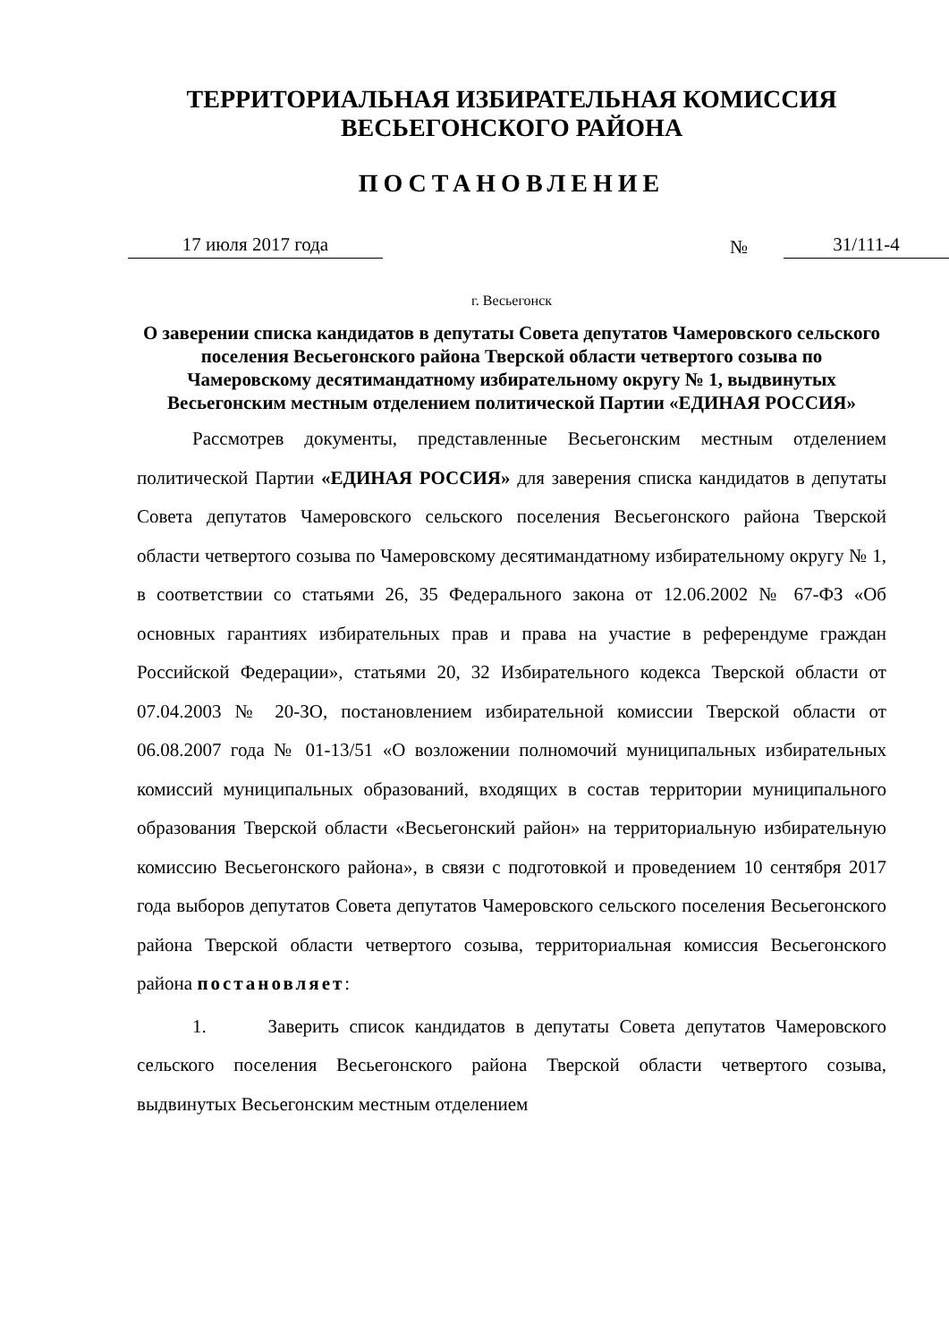ТЕРРИТОРИАЛЬНАЯ ИЗБИРАТЕЛЬНАЯ КОМИССИЯ
ВЕСЬЕГОНСКОГО РАЙОНА
ПОСТАНОВЛЕНИЕ
17 июля 2017 года № 31/111-4
г. Весьегонск
О заверении списка кандидатов в депутаты Совета депутатов Чамеровского сельского поселения Весьегонского района Тверской области четвертого созыва по Чамеровскому десятимандатному избирательному округу № 1, выдвинутых Весьегонским местным отделением политической Партии «ЕДИНАЯ РОССИЯ»
Рассмотрев документы, представленные Весьегонским местным отделением политической Партии «ЕДИНАЯ РОССИЯ» для заверения списка кандидатов в депутаты Совета депутатов Чамеровского сельского поселения Весьегонского района Тверской области четвертого созыва по Чамеровскому десятимандатному избирательному округу № 1, в соответствии со статьями 26, 35 Федерального закона от 12.06.2002 № 67-ФЗ «Об основных гарантиях избирательных прав и права на участие в референдуме граждан Российской Федерации», статьями 20, 32 Избирательного кодекса Тверской области от 07.04.2003 № 20-ЗО, постановлением избирательной комиссии Тверской области от 06.08.2007 года № 01-13/51 «О возложении полномочий муниципальных избирательных комиссий муниципальных образований, входящих в состав территории муниципального образования Тверской области «Весьегонский район» на территориальную избирательную комиссию Весьегонского района», в связи с подготовкой и проведением 10 сентября 2017 года выборов депутатов Совета депутатов Чамеровского сельского поселения Весьегонского района Тверской области четвертого созыва, территориальная комиссия Весьегонского района постановляет:
1. Заверить список кандидатов в депутаты Совета депутатов Чамеровского сельского поселения Весьегонского района Тверской области четвертого созыва, выдвинутых Весьегонским местным отделением